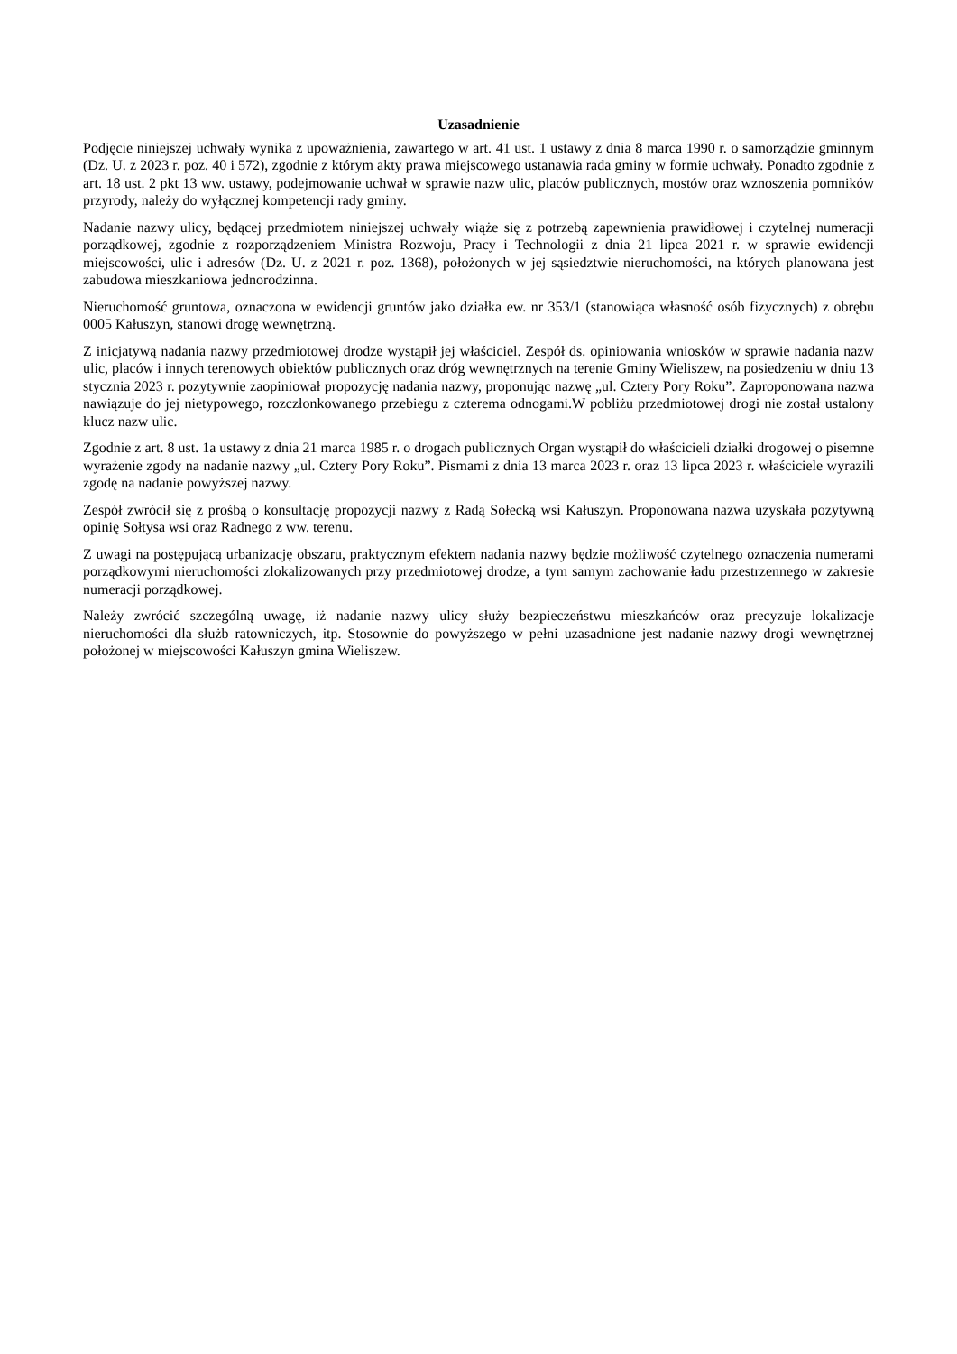Uzasadnienie
Podjęcie niniejszej uchwały wynika z upoważnienia, zawartego w art. 41 ust. 1 ustawy z dnia 8 marca 1990 r. o samorządzie gminnym (Dz. U. z 2023 r. poz. 40 i 572), zgodnie z którym akty prawa miejscowego ustanawia rada gminy w formie uchwały. Ponadto zgodnie z art. 18 ust. 2 pkt 13 ww. ustawy, podejmowanie uchwał w sprawie nazw ulic, placów publicznych, mostów oraz wznoszenia pomników przyrody, należy do wyłącznej kompetencji rady gminy.
Nadanie nazwy ulicy, będącej przedmiotem niniejszej uchwały wiąże się z potrzebą zapewnienia prawidłowej i czytelnej numeracji porządkowej, zgodnie z rozporządzeniem Ministra Rozwoju, Pracy i Technologii z dnia 21 lipca 2021 r. w sprawie ewidencji miejscowości, ulic i adresów (Dz. U. z 2021 r. poz. 1368), położonych w jej sąsiedztwie nieruchomości, na których planowana jest zabudowa mieszkaniowa jednorodzinna.
Nieruchomość gruntowa, oznaczona w ewidencji gruntów jako działka ew. nr 353/1 (stanowiąca własność osób fizycznych) z obrębu 0005 Kałuszyn, stanowi drogę wewnętrzną.
Z inicjatywą nadania nazwy przedmiotowej drodze wystąpił jej właściciel. Zespół ds. opiniowania wniosków w sprawie nadania nazw ulic, placów i innych terenowych obiektów publicznych oraz dróg wewnętrznych na terenie Gminy Wieliszew, na posiedzeniu w dniu 13 stycznia 2023 r. pozytywnie zaopiniował propozycję nadania nazwy, proponując nazwę „ul. Cztery Pory Roku”. Zaproponowana nazwa nawiązuje do jej nietypowego, rozczłonkowanego przebiegu z czterema odnogami.W pobliżu przedmiotowej drogi nie został ustalony klucz nazw ulic.
Zgodnie z art. 8 ust. 1a ustawy z dnia 21 marca 1985 r. o drogach publicznych Organ wystąpił do właścicieli działki drogowej o pisemne wyrażenie zgody na nadanie nazwy „ul. Cztery Pory Roku”. Pismami z dnia 13 marca 2023 r. oraz 13 lipca 2023 r. właściciele wyrazili zgodę na nadanie powyższej nazwy.
Zespół zwrócił się z prośbą o konsultację propozycji nazwy z Radą Sołecką wsi Kałuszyn. Proponowana nazwa uzyskała pozytywną opinię Sołtysa wsi oraz Radnego z ww. terenu.
Z uwagi na postępującą urbanizację obszaru, praktycznym efektem nadania nazwy będzie możliwość czytelnego oznaczenia numerami porządkowymi nieruchomości zlokalizowanych przy przedmiotowej drodze, a tym samym zachowanie ładu przestrzennego w zakresie numeracji porządkowej.
Należy zwrócić szczególną uwagę, iż nadanie nazwy ulicy służy bezpieczeństwu mieszkańców oraz precyzuje lokalizacje nieruchomości dla służb ratowniczych, itp. Stosownie do powyższego w pełni uzasadnione jest nadanie nazwy drogi wewnętrznej położonej w miejscowości Kałuszyn gmina Wieliszew.